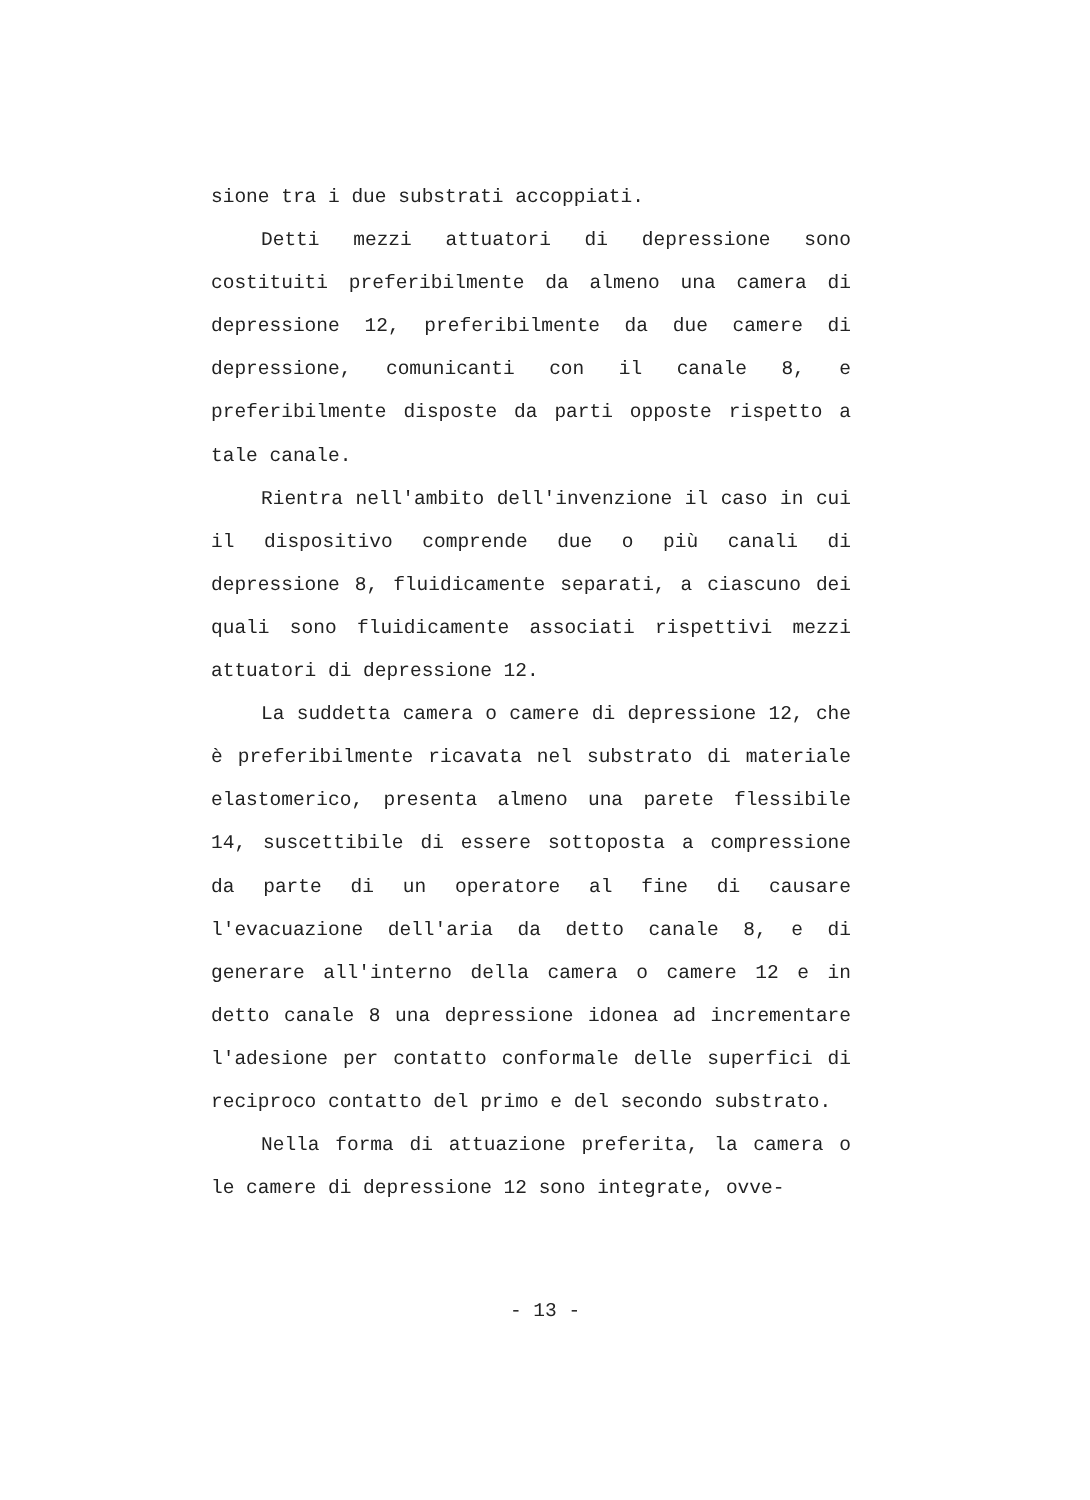sione tra i due substrati accoppiati.
Detti mezzi attuatori di depressione sono costituiti preferibilmente da almeno una camera di depressione 12, preferibilmente da due camere di depressione, comunicanti con il canale 8, e preferibilmente disposte da parti opposte rispetto a tale canale.
Rientra nell'ambito dell'invenzione il caso in cui il dispositivo comprende due o più canali di depressione 8, fluidicamente separati, a ciascuno dei quali sono fluidicamente associati rispettivi mezzi attuatori di depressione 12.
La suddetta camera o camere di depressione 12, che è preferibilmente ricavata nel substrato di materiale elastomerico, presenta almeno una parete flessibile 14, suscettibile di essere sottoposta a compressione da parte di un operatore al fine di causare l'evacuazione dell'aria da detto canale 8, e di generare all'interno della camera o camere 12 e in detto canale 8 una depressione idonea ad incrementare l'adesione per contatto conformale delle superfici di reciproco contatto del primo e del secondo substrato.
Nella forma di attuazione preferita, la camera o le camere di depressione 12 sono integrate, ovve-
- 13 -